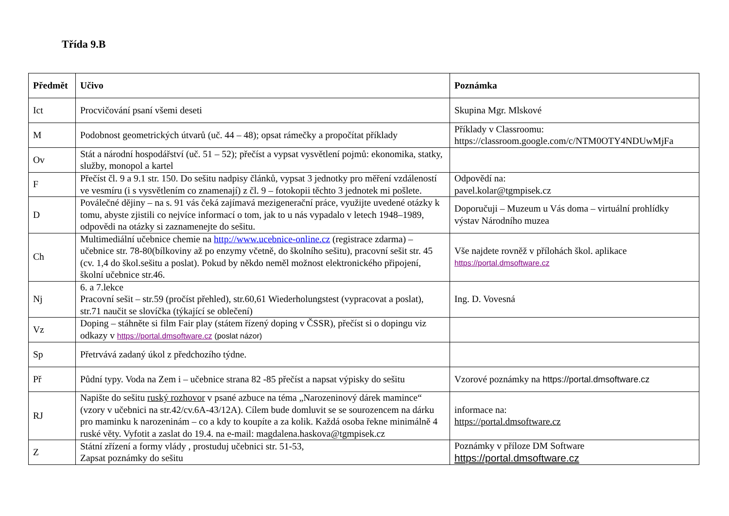Třída 9.B
| Předmět | Učivo | Poznámka |
| --- | --- | --- |
| Ict | Procvičování psaní všemi deseti | Skupina Mgr. Mlskové |
| M | Podobnost geometrických útvarů (uč. 44 – 48); opsat rámečky a propočítat příklady | Příklady v Classroomu: https://classroom.google.com/c/NTM0OTY4NDUwMjFa |
| Ov | Stát a národní hospodářství (uč. 51 – 52); přečíst a vypsat vysvětlení pojmů: ekonomika, statky, služby, monopol a kartel | |
| F | Přečíst čl. 9 a 9.1 str. 150. Do sešitu nadpisy článků, vypsat 3 jednotky pro měření vzdáleností ve vesmíru (i s vysvětlením co znamenají) z čl. 9 – fotokopii těchto 3 jednotek mi pošlete. | Odpovědí na: pavel.kolar@tgmpisek.cz |
| D | Poválečné dějiny – na s. 91 vás čeká zajímavá mezigenerační práce, využijte uvedené otázky k tomu, abyste zjistili co nejvíce informací o tom, jak to u nás vypadalo v letech 1948–1989, odpovědi na otázky si zaznamenejte do sešitu. | Doporučuji – Muzeum u Vás doma – virtuální prohlídky výstav Národního muzea |
| Ch | Multimediální učebnice chemie na http://www.ucebnice-online.cz (registrace zdarma) – učebnice str. 78-80(bílkoviny až po enzymy včetně, do školního sešitu), pracovní sešit str. 45 (cv. 1,4 do škol.sešitu a poslat). Pokud by někdo neměl možnost elektronického připojení, školní učebnice str.46. | Vše najdete rovněž v přílohách škol. aplikace https://portal.dmsoftware.cz |
| Nj | 6. a 7.lekce Pracovní sešit – str.59 (pročíst přehled), str.60,61 Wiederholungstest (vypracovat a poslat), str.71 naučit se slovíčka (týkající se oblečení) | Ing. D. Vovesná |
| Vz | Doping – stáhněte si film Fair play (státem řízený doping v ČSSR), přečíst si o dopingu viz odkazy v https://portal.dmsoftware.cz (poslat názor) | |
| Sp | Přetrvává zadaný úkol z předchozího týdne. | |
| Př | Půdní typy. Voda na Zem i – učebnice strana 82 -85 přečíst a napsat výpisky do sešitu | Vzorové poznámky na https://portal.dmsoftware.cz |
| RJ | Napište do sešitu ruský rozhovor v psané azbuce na téma „Narozeninový dárek mamince“ (vzory v učebnici na str.42/cv.6A-43/12A). Cílem bude domluvit se se sourozencem na dárku pro maminku k narozeninám – co a kdy to koupíte a za kolik. Každá osoba řekne minimálně 4 ruské věty. Vyfotit a zaslat do 19.4. na e-mail: magdalena.haskova@tgmpisek.cz | informace na: https://portal.dmsoftware.cz |
| Z | Státní zřízení a formy vlády , prostuduj učebnici str. 51-53, Zapsat poznámky do sešitu | Poznámky v příloze DM Software https://portal.dmsoftware.cz |